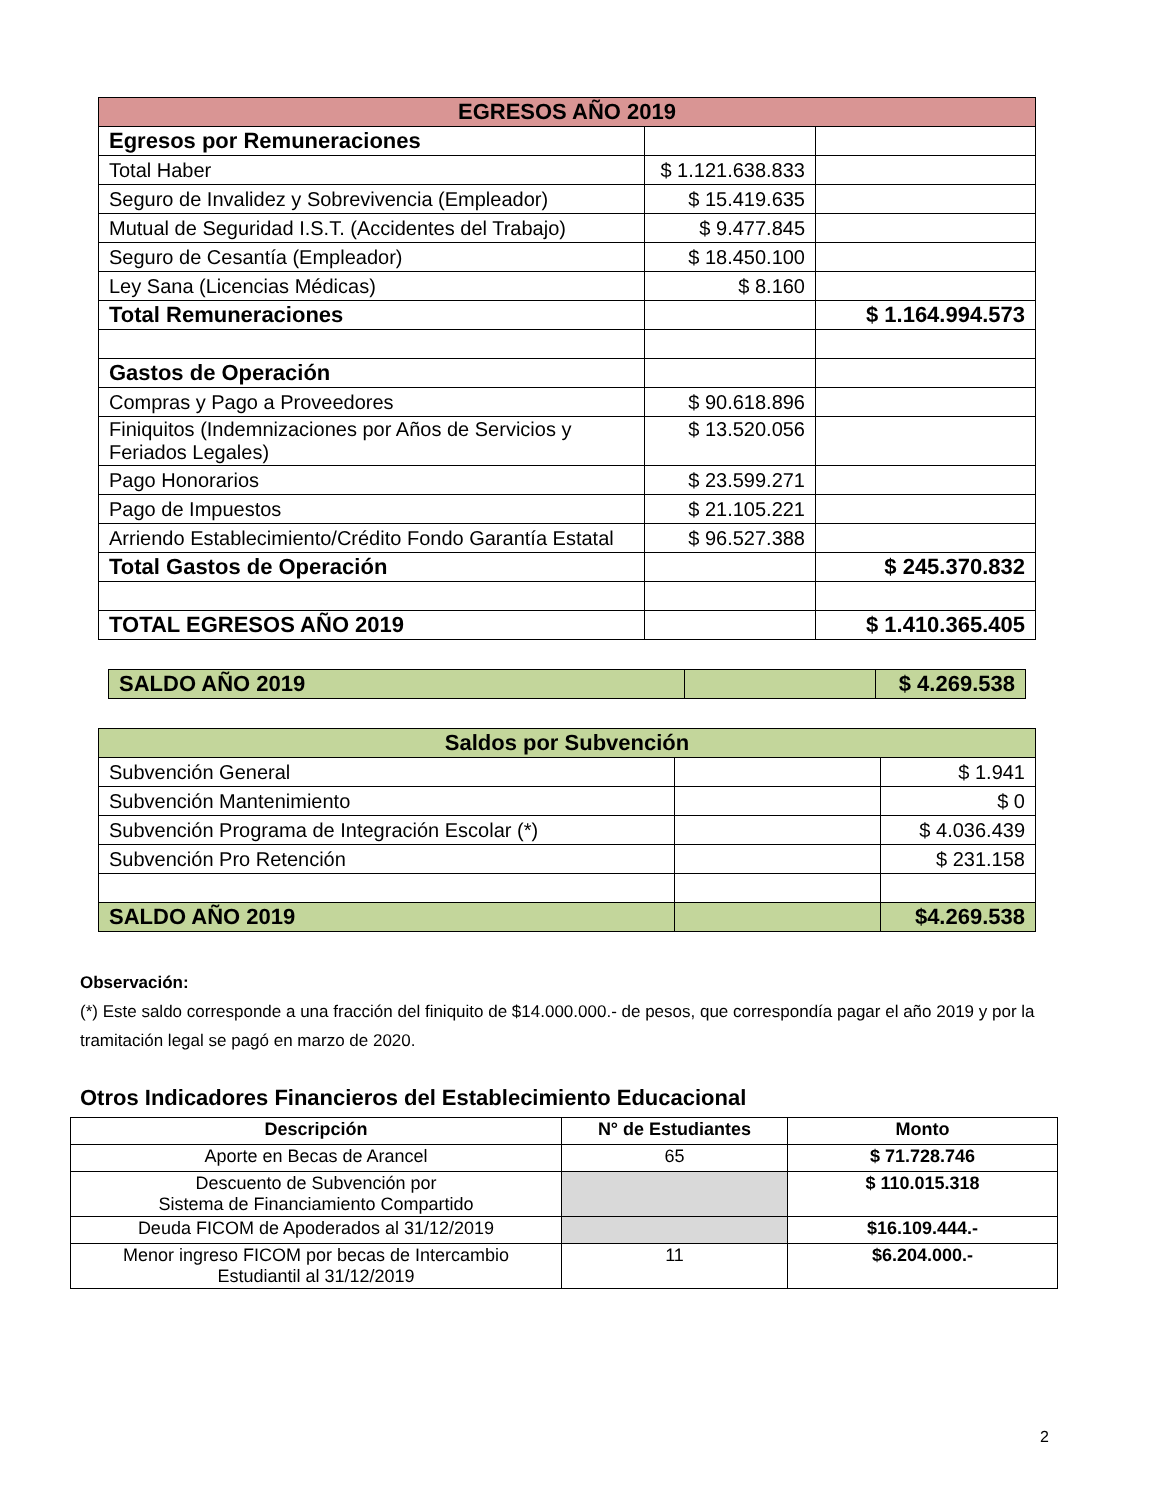| EGRESOS AÑO 2019 | | |
| --- | --- | --- |
| Egresos por Remuneraciones | | |
| Total Haber | $ 1.121.638.833 | |
| Seguro de Invalidez y Sobrevivencia (Empleador) | $ 15.419.635 | |
| Mutual de Seguridad I.S.T. (Accidentes del Trabajo) | $ 9.477.845 | |
| Seguro de Cesantía (Empleador) | $ 18.450.100 | |
| Ley Sana (Licencias Médicas) | $ 8.160 | |
| Total Remuneraciones | | $ 1.164.994.573 |
| Gastos de Operación | | |
| Compras y Pago a Proveedores | $ 90.618.896 | |
| Finiquitos (Indemnizaciones por Años de Servicios y Feriados Legales) | $ 13.520.056 | |
| Pago Honorarios | $ 23.599.271 | |
| Pago de Impuestos | $ 21.105.221 | |
| Arriendo Establecimiento/Crédito Fondo Garantía Estatal | $ 96.527.388 | |
| Total Gastos de Operación | | $ 245.370.832 |
| TOTAL EGRESOS AÑO 2019 | | $ 1.410.365.405 |
| SALDO AÑO 2019 | | $ 4.269.538 |
| Saldos por Subvención | | |
| --- | --- | --- |
| Subvención General | | $ 1.941 |
| Subvención Mantenimiento | | $ 0 |
| Subvención Programa de Integración Escolar (*) | | $ 4.036.439 |
| Subvención Pro Retención | | $ 231.158 |
| SALDO AÑO 2019 | | $4.269.538 |
Observación:
(*) Este saldo corresponde a una fracción del finiquito de $14.000.000.- de pesos, que correspondía pagar el año 2019 y por la tramitación legal se pagó en marzo de 2020.
Otros Indicadores Financieros del Establecimiento Educacional
| Descripción | N° de Estudiantes | Monto |
| --- | --- | --- |
| Aporte en Becas de Arancel | 65 | $ 71.728.746 |
| Descuento de Subvención por Sistema de Financiamiento Compartido | | $ 110.015.318 |
| Deuda FICOM de Apoderados al 31/12/2019 | | $16.109.444.- |
| Menor ingreso FICOM por becas de Intercambio Estudiantil al 31/12/2019 | 11 | $6.204.000.- |
2